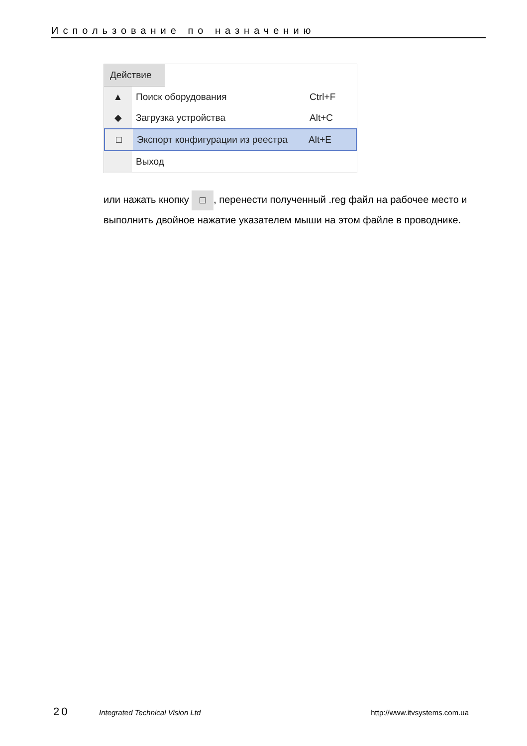Использование по назначению
Действие
▲ Поиск оборудования Ctrl+F
◆ Загрузка устройства Alt+C
□ Экспорт конфигурации из реестра
Alt+E
Выход
или нажать кнопку □, перенести полученный .reg файл на рабочее место и выполнить двойное нажатие указателем мыши на этом файле в проводнике.
20 Integrated Technical Vision Ltd http://www.itvsystems.com.ua